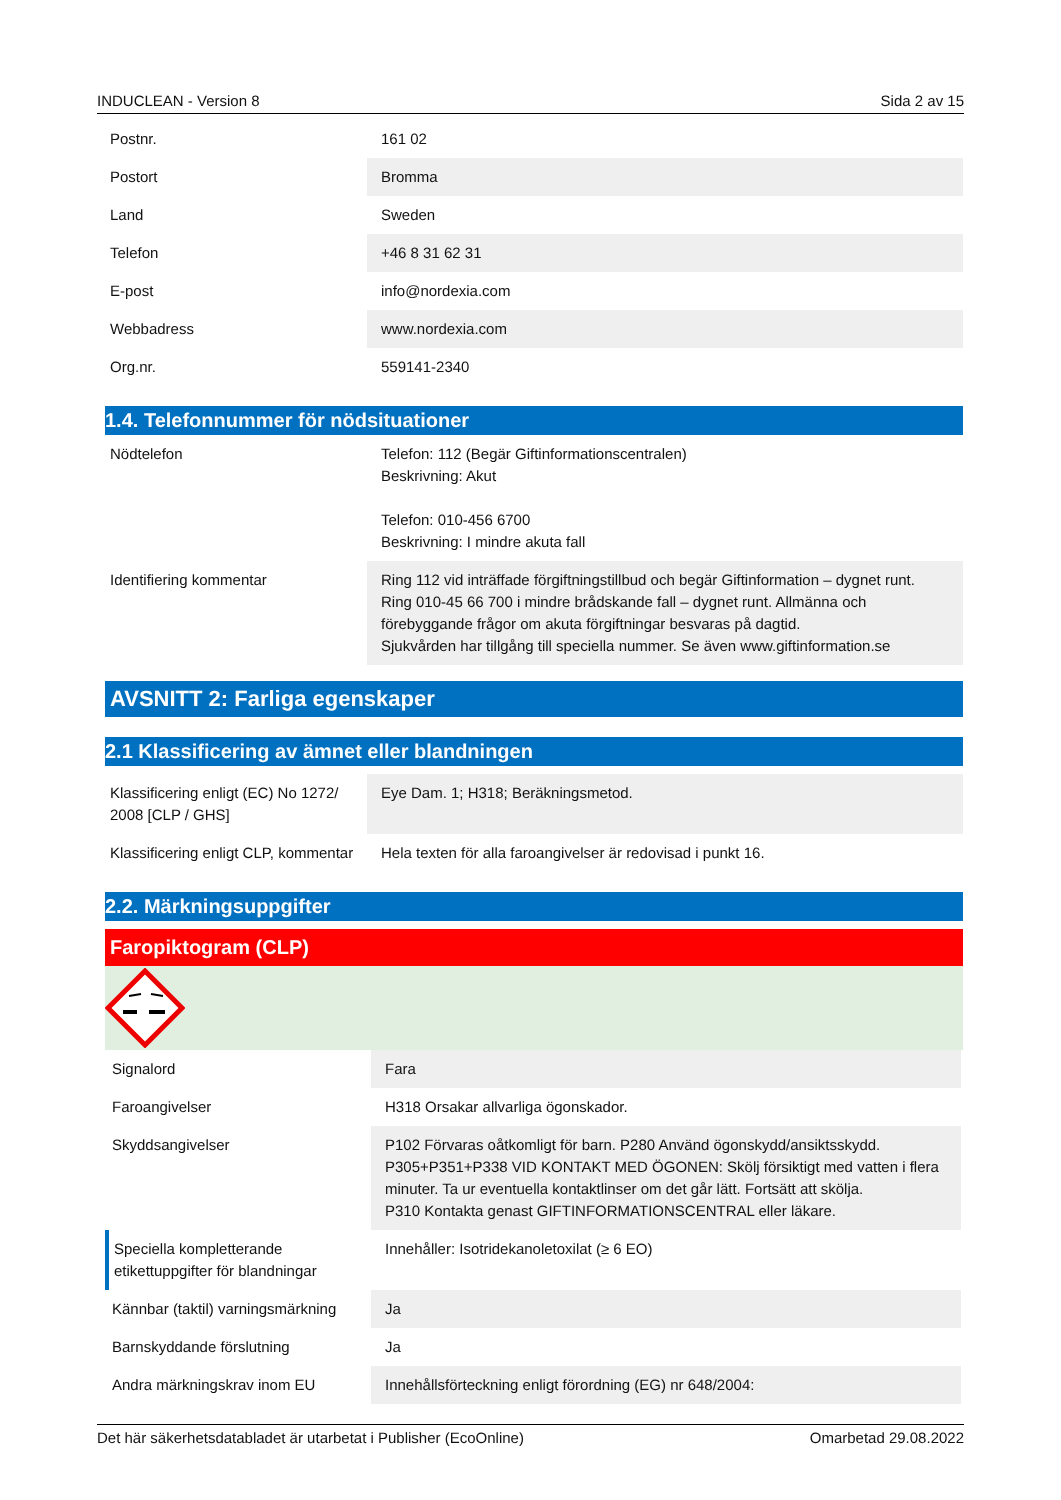INDUCLEAN - Version 8 Sida 2 av 15
| Postnr. | 161 02 |
| Postort | Bromma |
| Land | Sweden |
| Telefon | +46 8 31 62 31 |
| E-post | info@nordexia.com |
| Webbadress | www.nordexia.com |
| Org.nr. | 559141-2340 |
1.4. Telefonnummer för nödsituationer
| Nödtelefon | Telefon: 112 (Begär Giftinformationscentralen) Beskrivning: Akut Telefon: 010-456 6700 Beskrivning: I mindre akuta fall |
| Identifiering kommentar | Ring 112 vid inträffade förgiftningstillbud och begär Giftinformation – dygnet runt. Ring 010-45 66 700 i mindre brådskande fall – dygnet runt. Allmänna och förebyggande frågor om akuta förgiftningar besvaras på dagtid. Sjukvården har tillgång till speciella nummer. Se även www.giftinformation.se |
AVSNITT 2: Farliga egenskaper
2.1 Klassificering av ämnet eller blandningen
| Klassificering enligt (EC) No 1272/ 2008 [CLP / GHS] | Eye Dam. 1; H318; Beräkningsmetod. |
| Klassificering enligt CLP, kommentar | Hela texten för alla faroangivelser är redovisad i punkt 16. |
2.2. Märkningsuppgifter
Faropiktogram (CLP)
| Signalord | Fara |
| Faroangivelser | H318 Orsakar allvarliga ögonskador. |
| Skyddsangivelser | P102 Förvaras oåtkomligt för barn. P280 Använd ögonskydd/ansiktsskydd. P305+P351+P338 VID KONTAKT MED ÖGONEN: Skölj försiktigt med vatten i flera minuter. Ta ur eventuella kontaktlinser om det går lätt. Fortsätt att skölja. P310 Kontakta genast GIFTINFORMATIONSCENTRAL eller läkare. |
| Speciella kompletterande etikettuppgifter för blandningar | Innehåller: Isotridekanoletoxilat (≥ 6 EO) |
| Kännbar (taktil) varningsmärkning | Ja |
| Barnskyddande förslutning | Ja |
| Andra märkningskrav inom EU | Innehållsförteckning enligt förordning (EG) nr 648/2004: |
Det här säkerhetsdatabladet är utarbetat i Publisher (EcoOnline) Omarbetad 29.08.2022